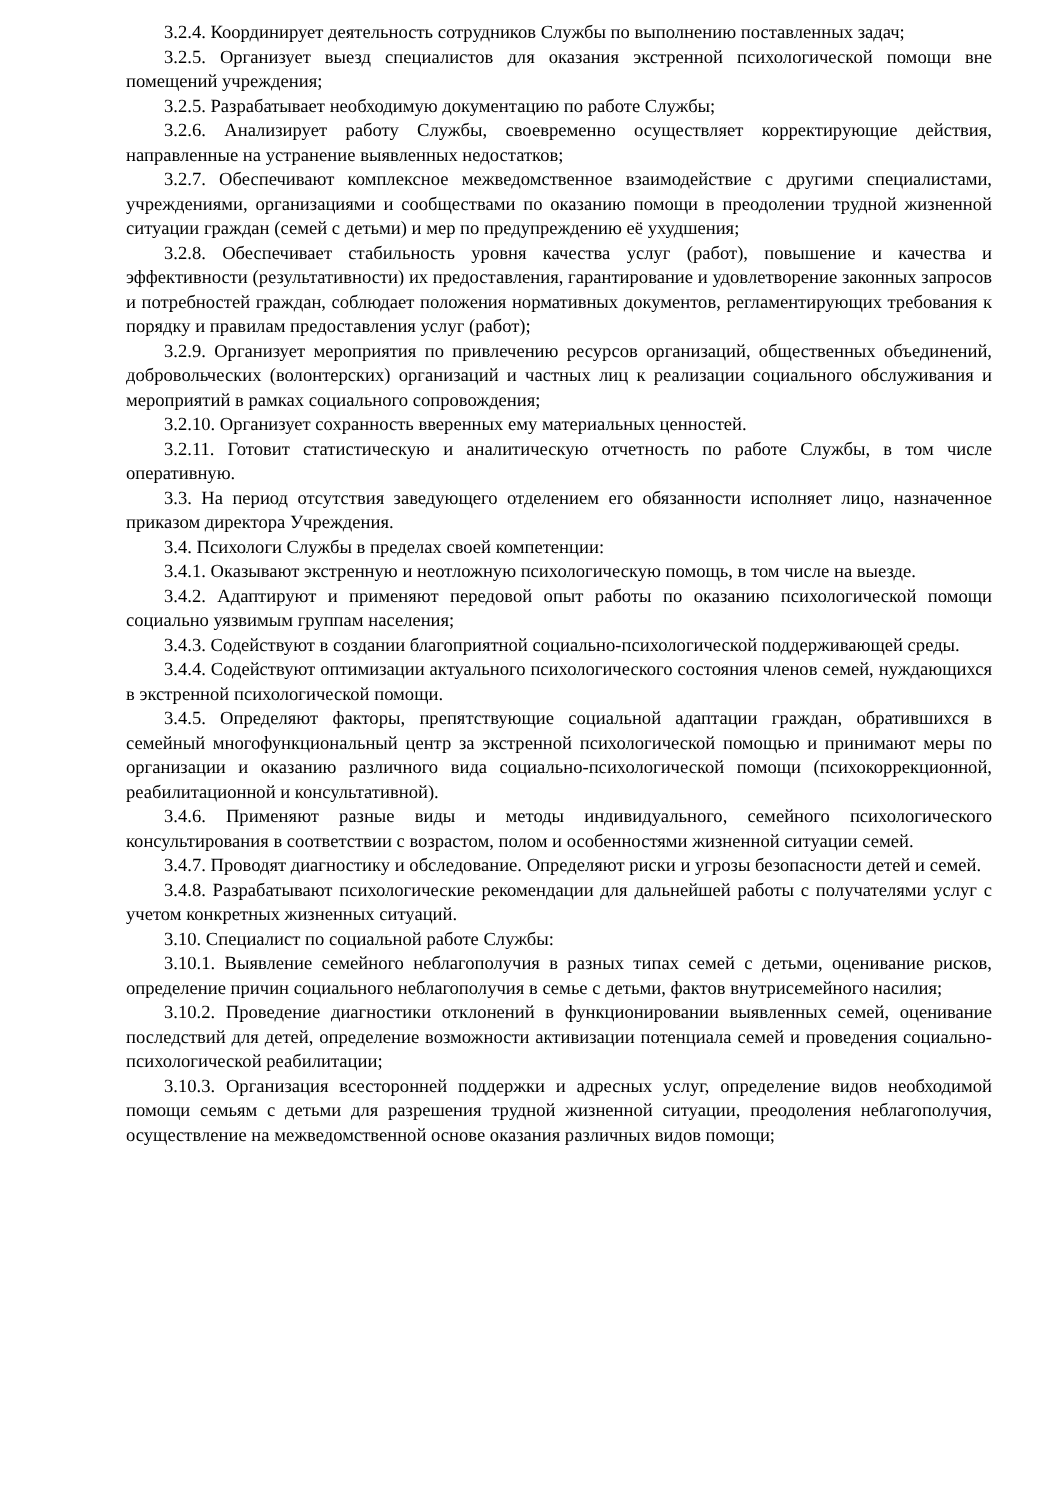3.2.4. Координирует деятельность сотрудников Службы по выполнению поставленных задач;
3.2.5. Организует выезд специалистов для оказания экстренной психологической помощи вне помещений учреждения;
3.2.5. Разрабатывает необходимую документацию по работе Службы;
3.2.6. Анализирует работу Службы, своевременно осуществляет корректирующие действия, направленные на устранение выявленных недостатков;
3.2.7. Обеспечивают комплексное межведомственное взаимодействие с другими специалистами, учреждениями, организациями и сообществами по оказанию помощи в преодолении трудной жизненной ситуации граждан (семей с детьми) и мер по предупреждению её ухудшения;
3.2.8. Обеспечивает стабильность уровня качества услуг (работ), повышение и качества и эффективности (результативности) их предоставления, гарантирование и удовлетворение законных запросов и потребностей граждан, соблюдает положения нормативных документов, регламентирующих требования к порядку и правилам предоставления услуг (работ);
3.2.9. Организует мероприятия по привлечению ресурсов организаций, общественных объединений, добровольческих (волонтерских) организаций и частных лиц к реализации социального обслуживания и мероприятий в рамках социального сопровождения;
3.2.10. Организует сохранность вверенных ему материальных ценностей.
3.2.11. Готовит статистическую и аналитическую отчетность по работе Службы, в том числе оперативную.
3.3. На период отсутствия заведующего отделением его обязанности исполняет лицо, назначенное приказом директора Учреждения.
3.4. Психологи Службы в пределах своей компетенции:
3.4.1. Оказывают экстренную и неотложную психологическую помощь, в том числе на выезде.
3.4.2. Адаптируют и применяют передовой опыт работы по оказанию психологической помощи социально уязвимым группам населения;
3.4.3. Содействуют в создании благоприятной социально-психологической поддерживающей среды.
3.4.4. Содействуют оптимизации актуального психологического состояния членов семей, нуждающихся в экстренной психологической помощи.
3.4.5. Определяют факторы, препятствующие социальной адаптации граждан, обратившихся в семейный многофункциональный центр за экстренной психологической помощью и принимают меры по организации и оказанию различного вида социально-психологической помощи (психокоррекционной, реабилитационной и консультативной).
3.4.6. Применяют разные виды и методы индивидуального, семейного психологического консультирования в соответствии с возрастом, полом и особенностями жизненной ситуации семей.
3.4.7. Проводят диагностику и обследование. Определяют риски и угрозы безопасности детей и семей.
3.4.8. Разрабатывают психологические рекомендации для дальнейшей работы с получателями услуг с учетом конкретных жизненных ситуаций.
3.10. Специалист по социальной работе Службы:
3.10.1. Выявление семейного неблагополучия в разных типах семей с детьми, оценивание рисков, определение причин социального неблагополучия в семье с детьми, фактов внутрисемейного насилия;
3.10.2. Проведение диагностики отклонений в функционировании выявленных семей, оценивание последствий для детей, определение возможности активизации потенциала семей и проведения социально-психологической реабилитации;
3.10.3. Организация всесторонней поддержки и адресных услуг, определение видов необходимой помощи семьям с детьми для разрешения трудной жизненной ситуации, преодоления неблагополучия, осуществление на межведомственной основе оказания различных видов помощи;